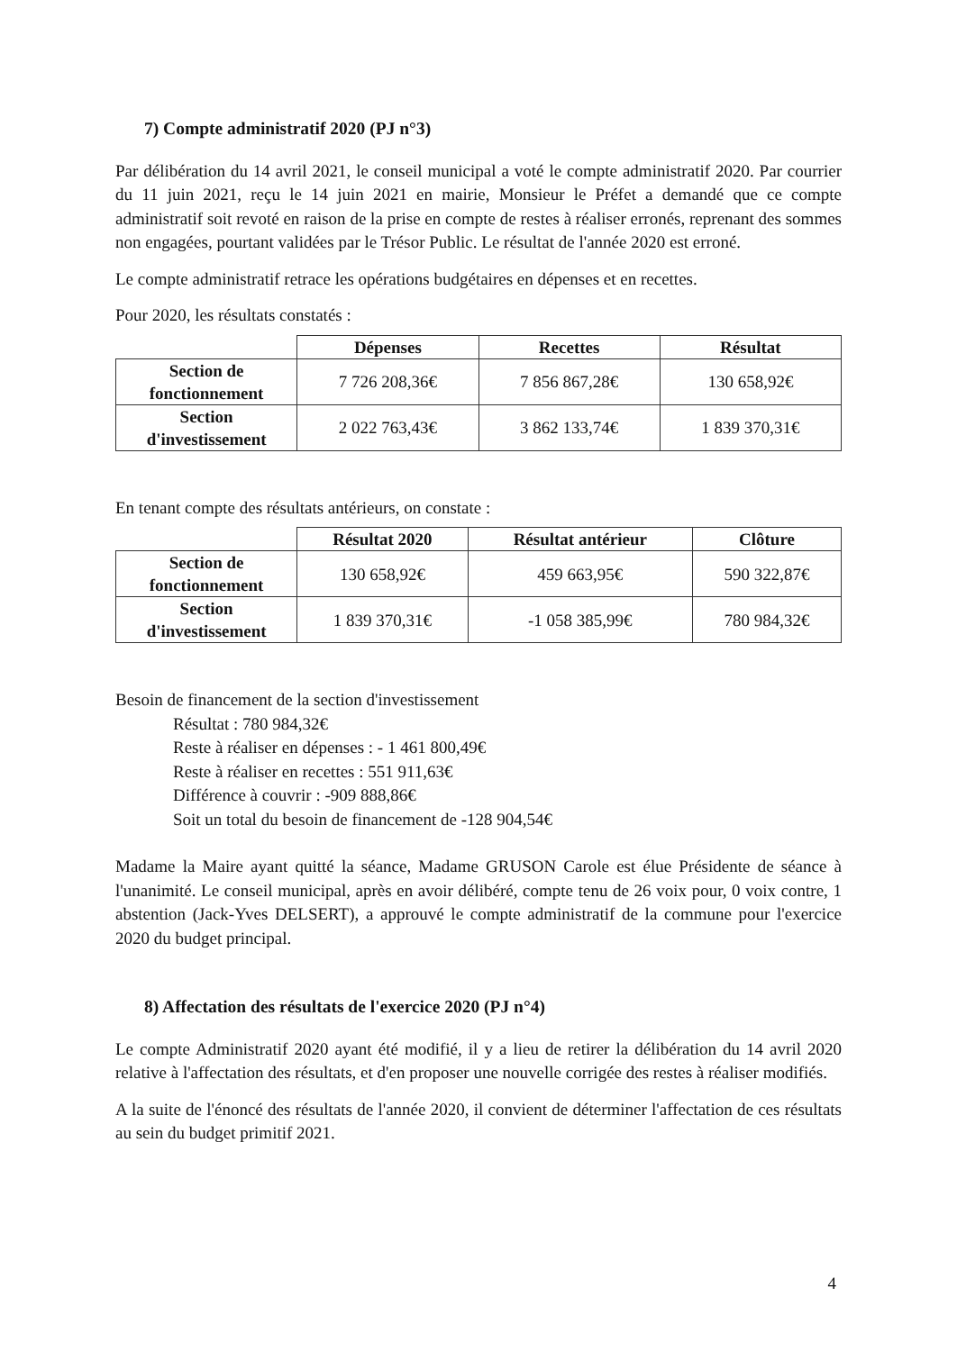7) Compte administratif 2020 (PJ n°3)
Par délibération du 14 avril 2021, le conseil municipal a voté le compte administratif 2020. Par courrier du 11 juin 2021, reçu le 14 juin 2021 en mairie, Monsieur le Préfet a demandé que ce compte administratif soit revoté en raison de la prise en compte de restes à réaliser erronés, reprenant des sommes non engagées, pourtant validées par le Trésor Public. Le résultat de l'année 2020 est erroné.
Le compte administratif retrace les opérations budgétaires en dépenses et en recettes.
Pour 2020, les résultats constatés :
| | Dépenses | Recettes | Résultat |
| --- | --- | --- | --- |
| Section de fonctionnement | 7 726 208,36€ | 7 856 867,28€ | 130 658,92€ |
| Section d'investissement | 2 022 763,43€ | 3 862 133,74€ | 1 839 370,31€ |
En tenant compte des résultats antérieurs, on constate :
| | Résultat 2020 | Résultat antérieur | Clôture |
| --- | --- | --- | --- |
| Section de fonctionnement | 130 658,92€ | 459 663,95€ | 590 322,87€ |
| Section d'investissement | 1 839 370,31€ | -1 058 385,99€ | 780 984,32€ |
Besoin de financement de la section d'investissement
Résultat : 780 984,32€
Reste à réaliser en dépenses : - 1 461 800,49€
Reste à réaliser en recettes : 551 911,63€
Différence à couvrir : -909 888,86€
Soit un total du besoin de financement de -128 904,54€
Madame la Maire ayant quitté la séance, Madame GRUSON Carole est élue Présidente de séance à l'unanimité. Le conseil municipal, après en avoir délibéré, compte tenu de 26 voix pour, 0 voix contre, 1 abstention (Jack-Yves DELSERT), a approuvé le compte administratif de la commune pour l'exercice 2020 du budget principal.
8) Affectation des résultats de l'exercice 2020 (PJ n°4)
Le compte Administratif 2020 ayant été modifié, il y a lieu de retirer la délibération du 14 avril 2020 relative à l'affectation des résultats, et d'en proposer une nouvelle corrigée des restes à réaliser modifiés.
A la suite de l'énoncé des résultats de l'année 2020, il convient de déterminer l'affectation de ces résultats au sein du budget primitif 2021.
4